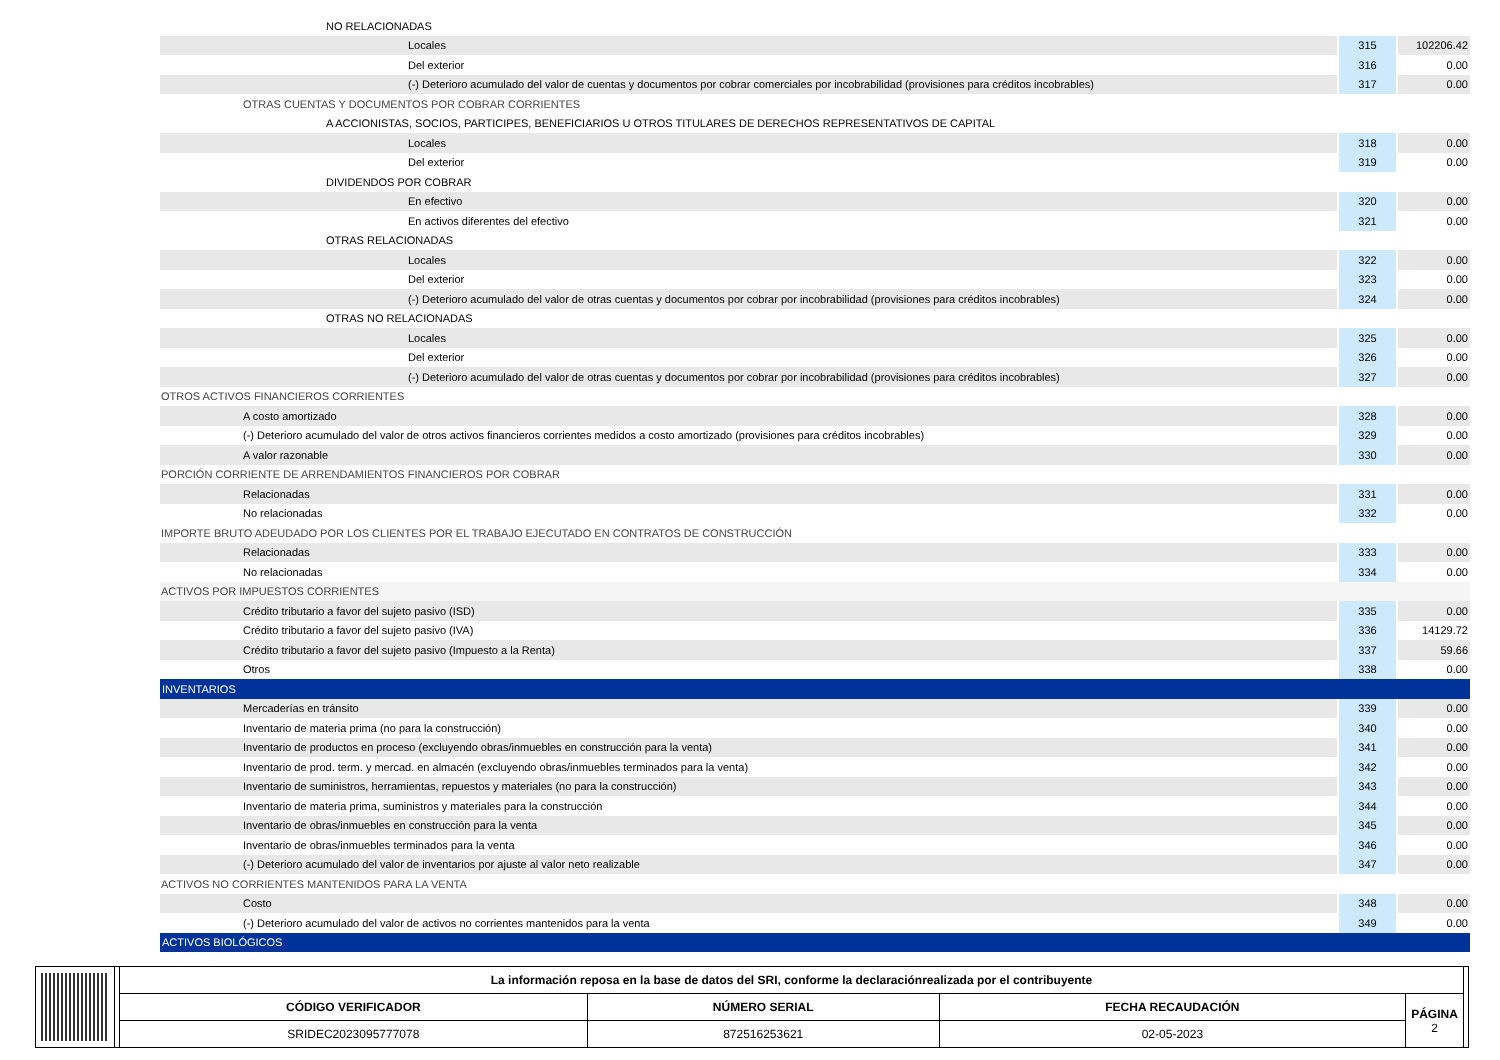| NO RELACIONADAS | | |
| Locales | 315 | 102206.42 |
| Del exterior | 316 | 0.00 |
| (-) Deterioro acumulado del valor de cuentas y documentos por cobrar comerciales por incobrabilidad (provisiones para créditos incobrables) | 317 | 0.00 |
| OTRAS CUENTAS Y DOCUMENTOS POR COBRAR CORRIENTES | | |
| A ACCIONISTAS, SOCIOS, PARTICIPES, BENEFICIARIOS U OTROS TITULARES DE DERECHOS REPRESENTATIVOS DE CAPITAL | | |
| Locales | 318 | 0.00 |
| Del exterior | 319 | 0.00 |
| DIVIDENDOS POR COBRAR | | |
| En efectivo | 320 | 0.00 |
| En activos diferentes del efectivo | 321 | 0.00 |
| OTRAS RELACIONADAS | | |
| Locales | 322 | 0.00 |
| Del exterior | 323 | 0.00 |
| (-) Deterioro acumulado del valor de otras cuentas y documentos por cobrar por incobrabilidad (provisiones para créditos incobrables) | 324 | 0.00 |
| OTRAS NO RELACIONADAS | | |
| Locales | 325 | 0.00 |
| Del exterior | 326 | 0.00 |
| (-) Deterioro acumulado del valor de otras cuentas y documentos por cobrar por incobrabilidad (provisiones para créditos incobrables) | 327 | 0.00 |
| OTROS ACTIVOS FINANCIEROS CORRIENTES | | |
| A costo amortizado | 328 | 0.00 |
| (-) Deterioro acumulado del valor de otros activos financieros corrientes medidos a costo amortizado (provisiones para créditos incobrables) | 329 | 0.00 |
| A valor razonable | 330 | 0.00 |
| PORCIÓN CORRIENTE DE ARRENDAMIENTOS FINANCIEROS POR COBRAR | | |
| Relacionadas | 331 | 0.00 |
| No relacionadas | 332 | 0.00 |
| IMPORTE BRUTO ADEUDADO POR LOS CLIENTES POR EL TRABAJO EJECUTADO EN CONTRATOS DE CONSTRUCCIÓN | | |
| Relacionadas | 333 | 0.00 |
| No relacionadas | 334 | 0.00 |
| ACTIVOS POR IMPUESTOS CORRIENTES | | |
| Crédito tributario a favor del sujeto pasivo (ISD) | 335 | 0.00 |
| Crédito tributario a favor del sujeto pasivo (IVA) | 336 | 14129.72 |
| Crédito tributario a favor del sujeto pasivo (Impuesto a la Renta) | 337 | 59.66 |
| Otros | 338 | 0.00 |
| INVENTARIOS | | |
| Mercaderías en tránsito | 339 | 0.00 |
| Inventario de materia prima (no para la construcción) | 340 | 0.00 |
| Inventario de productos en proceso (excluyendo obras/inmuebles en construcción para la venta) | 341 | 0.00 |
| Inventario de prod. term. y mercad. en almacén (excluyendo obras/inmuebles terminados para la venta) | 342 | 0.00 |
| Inventario de suministros, herramientas, repuestos y materiales (no para la construcción) | 343 | 0.00 |
| Inventario de materia prima, suministros y materiales para la construcción | 344 | 0.00 |
| Inventario de obras/inmuebles en construcción para la venta | 345 | 0.00 |
| Inventario de obras/inmuebles terminados para la venta | 346 | 0.00 |
| (-) Deterioro acumulado del valor de inventarios por ajuste al valor neto realizable | 347 | 0.00 |
| ACTIVOS NO CORRIENTES MANTENIDOS PARA LA VENTA | | |
| Costo | 348 | 0.00 |
| (-) Deterioro acumulado del valor de activos no corrientes mantenidos para la venta | 349 | 0.00 |
| ACTIVOS BIOLÓGICOS | | |
| La información reposa en la base de datos del SRI, conforme la declaraciónrealizada por el contribuyente | | | |
| CÓDIGO VERIFICADOR | NÚMERO SERIAL | FECHA RECAUDACIÓN | PÁGINA 2 |
| SRIDEC2023095777078 | 872516253621 | 02-05-2023 | |